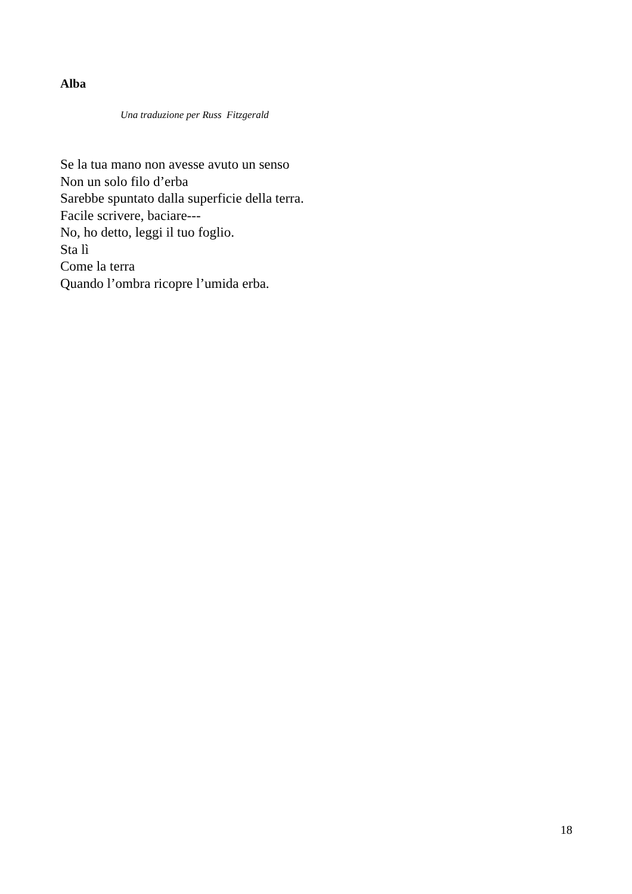Alba
Una traduzione per Russ Fitzgerald
Se la tua mano non avesse avuto un senso
Non un solo filo d’erba
Sarebbe spuntato dalla superficie della terra.
Facile scrivere, baciare---
No, ho detto, leggi il tuo foglio.
Sta lì
Come la terra
Quando l’ombra ricopre l’umida erba.
18